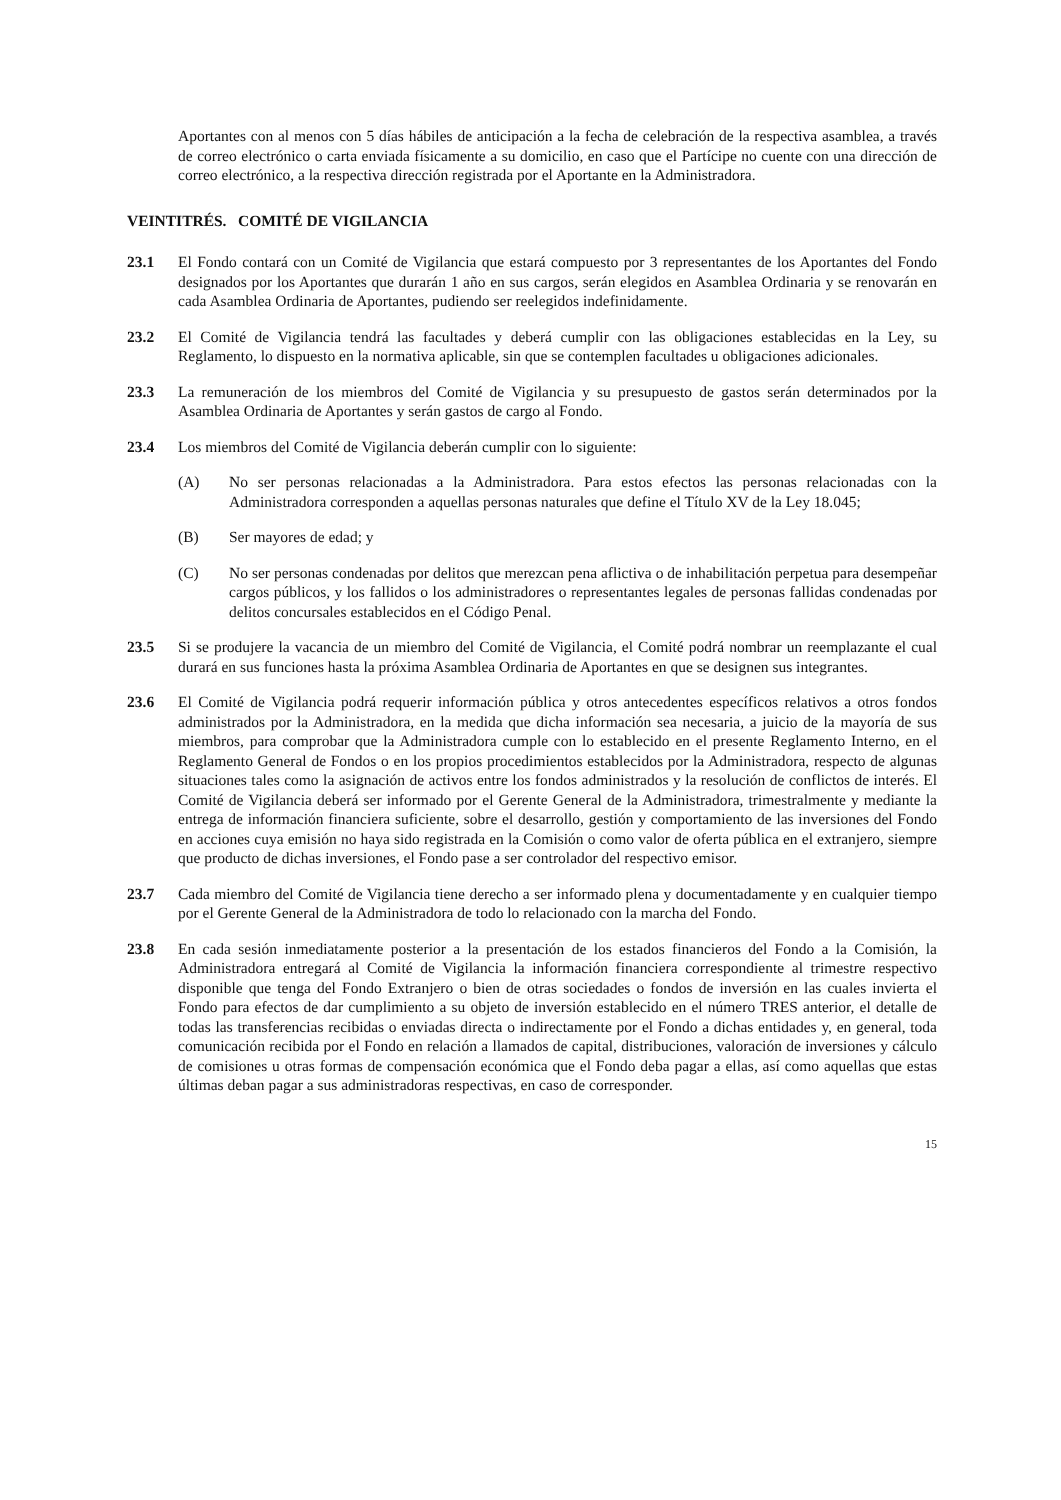Aportantes con al menos con 5 días hábiles de anticipación a la fecha de celebración de la respectiva asamblea, a través de correo electrónico o carta enviada físicamente a su domicilio, en caso que el Partícipe no cuente con una dirección de correo electrónico, a la respectiva dirección registrada por el Aportante en la Administradora.
VEINTITRÉS. COMITÉ DE VIGILANCIA
23.1 El Fondo contará con un Comité de Vigilancia que estará compuesto por 3 representantes de los Aportantes del Fondo designados por los Aportantes que durarán 1 año en sus cargos, serán elegidos en Asamblea Ordinaria y se renovarán en cada Asamblea Ordinaria de Aportantes, pudiendo ser reelegidos indefinidamente.
23.2 El Comité de Vigilancia tendrá las facultades y deberá cumplir con las obligaciones establecidas en la Ley, su Reglamento, lo dispuesto en la normativa aplicable, sin que se contemplen facultades u obligaciones adicionales.
23.3 La remuneración de los miembros del Comité de Vigilancia y su presupuesto de gastos serán determinados por la Asamblea Ordinaria de Aportantes y serán gastos de cargo al Fondo.
23.4 Los miembros del Comité de Vigilancia deberán cumplir con lo siguiente:
(A) No ser personas relacionadas a la Administradora. Para estos efectos las personas relacionadas con la Administradora corresponden a aquellas personas naturales que define el Título XV de la Ley 18.045;
(B) Ser mayores de edad; y
(C) No ser personas condenadas por delitos que merezcan pena aflictiva o de inhabilitación perpetua para desempeñar cargos públicos, y los fallidos o los administradores o representantes legales de personas fallidas condenadas por delitos concursales establecidos en el Código Penal.
23.5 Si se produjere la vacancia de un miembro del Comité de Vigilancia, el Comité podrá nombrar un reemplazante el cual durará en sus funciones hasta la próxima Asamblea Ordinaria de Aportantes en que se designen sus integrantes.
23.6 El Comité de Vigilancia podrá requerir información pública y otros antecedentes específicos relativos a otros fondos administrados por la Administradora, en la medida que dicha información sea necesaria, a juicio de la mayoría de sus miembros, para comprobar que la Administradora cumple con lo establecido en el presente Reglamento Interno, en el Reglamento General de Fondos o en los propios procedimientos establecidos por la Administradora, respecto de algunas situaciones tales como la asignación de activos entre los fondos administrados y la resolución de conflictos de interés. El Comité de Vigilancia deberá ser informado por el Gerente General de la Administradora, trimestralmente y mediante la entrega de información financiera suficiente, sobre el desarrollo, gestión y comportamiento de las inversiones del Fondo en acciones cuya emisión no haya sido registrada en la Comisión o como valor de oferta pública en el extranjero, siempre que producto de dichas inversiones, el Fondo pase a ser controlador del respectivo emisor.
23.7 Cada miembro del Comité de Vigilancia tiene derecho a ser informado plena y documentadamente y en cualquier tiempo por el Gerente General de la Administradora de todo lo relacionado con la marcha del Fondo.
23.8 En cada sesión inmediatamente posterior a la presentación de los estados financieros del Fondo a la Comisión, la Administradora entregará al Comité de Vigilancia la información financiera correspondiente al trimestre respectivo disponible que tenga del Fondo Extranjero o bien de otras sociedades o fondos de inversión en las cuales invierta el Fondo para efectos de dar cumplimiento a su objeto de inversión establecido en el número TRES anterior, el detalle de todas las transferencias recibidas o enviadas directa o indirectamente por el Fondo a dichas entidades y, en general, toda comunicación recibida por el Fondo en relación a llamados de capital, distribuciones, valoración de inversiones y cálculo de comisiones u otras formas de compensación económica que el Fondo deba pagar a ellas, así como aquellas que estas últimas deban pagar a sus administradoras respectivas, en caso de corresponder.
15